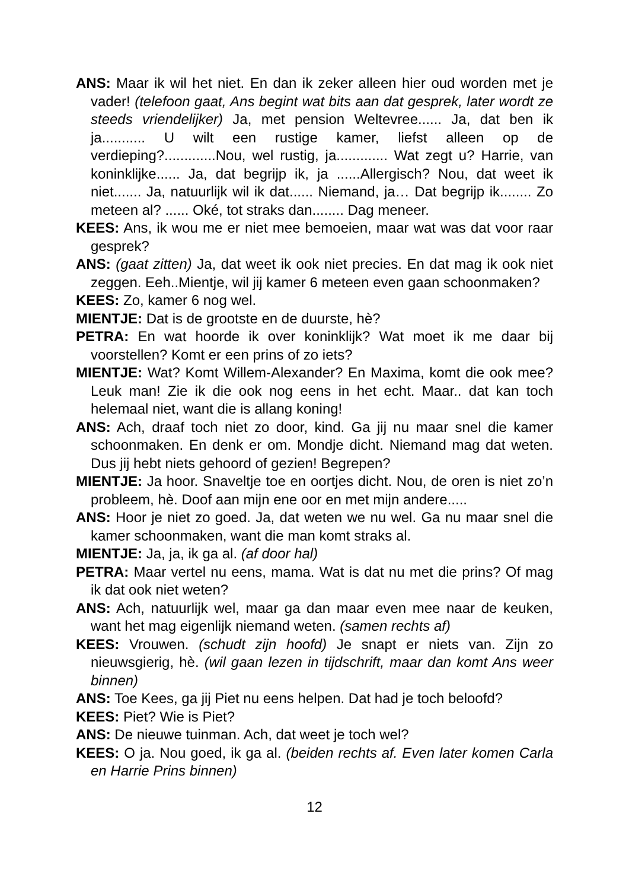ANS: Maar ik wil het niet. En dan ik zeker alleen hier oud worden met je vader! (telefoon gaat, Ans begint wat bits aan dat gesprek, later wordt ze steeds vriendelijker) Ja, met pension Weltevree...... Ja, dat ben ik ja........... U wilt een rustige kamer, liefst alleen op de verdieping?.............Nou, wel rustig, ja............. Wat zegt u? Harrie, van koninklijke...... Ja, dat begrijp ik, ja ......Allergisch? Nou, dat weet ik niet....... Ja, natuurlijk wil ik dat...... Niemand, ja… Dat begrijp ik........ Zo meteen al? ...... Oké, tot straks dan........ Dag meneer.
KEES: Ans, ik wou me er niet mee bemoeien, maar wat was dat voor raar gesprek?
ANS: (gaat zitten) Ja, dat weet ik ook niet precies. En dat mag ik ook niet zeggen. Eeh..Mientje, wil jij kamer 6 meteen even gaan schoonmaken?
KEES: Zo, kamer 6 nog wel.
MIENTJE: Dat is de grootste en de duurste, hè?
PETRA: En wat hoorde ik over koninklijk? Wat moet ik me daar bij voorstellen? Komt er een prins of zo iets?
MIENTJE: Wat? Komt Willem-Alexander? En Maxima, komt die ook mee? Leuk man! Zie ik die ook nog eens in het echt. Maar.. dat kan toch helemaal niet, want die is allang koning!
ANS: Ach, draaf toch niet zo door, kind. Ga jij nu maar snel die kamer schoonmaken. En denk er om. Mondje dicht. Niemand mag dat weten. Dus jij hebt niets gehoord of gezien! Begrepen?
MIENTJE: Ja hoor. Snaveltje toe en oortjes dicht. Nou, de oren is niet zo’n probleem, hè. Doof aan mijn ene oor en met mijn andere.....
ANS: Hoor je niet zo goed. Ja, dat weten we nu wel. Ga nu maar snel die kamer schoonmaken, want die man komt straks al.
MIENTJE: Ja, ja, ik ga al. (af door hal)
PETRA: Maar vertel nu eens, mama. Wat is dat nu met die prins? Of mag ik dat ook niet weten?
ANS: Ach, natuurlijk wel, maar ga dan maar even mee naar de keuken, want het mag eigenlijk niemand weten. (samen rechts af)
KEES: Vrouwen. (schudt zijn hoofd) Je snapt er niets van. Zijn zo nieuwsgierig, hè. (wil gaan lezen in tijdschrift, maar dan komt Ans weer binnen)
ANS: Toe Kees, ga jij Piet nu eens helpen. Dat had je toch beloofd?
KEES: Piet? Wie is Piet?
ANS: De nieuwe tuinman. Ach, dat weet je toch wel?
KEES: O ja. Nou goed, ik ga al. (beiden rechts af. Even later komen Carla en Harrie Prins binnen)
12